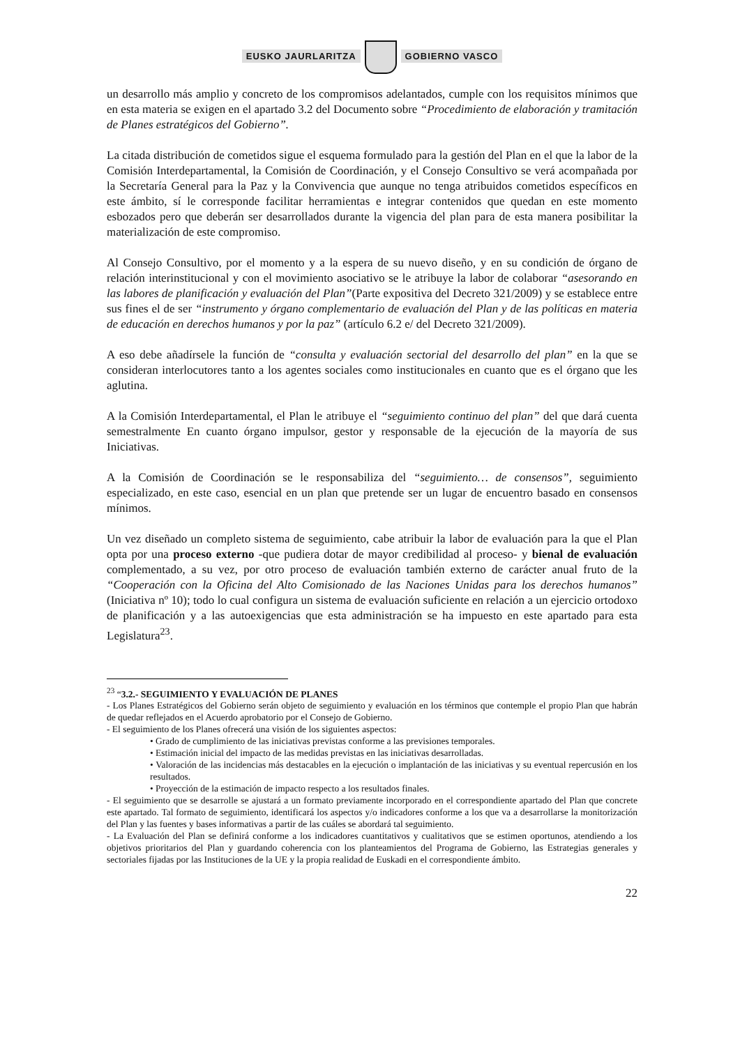EUSKO JAURLARITZA GOBIERNO VASCO
un desarrollo más amplio y concreto de los compromisos adelantados, cumple con los requisitos mínimos que en esta materia se exigen en el apartado 3.2 del Documento sobre “Procedimiento de elaboración y tramitación de Planes estratégicos del Gobierno”.
La citada distribución de cometidos sigue el esquema formulado para la gestión del Plan en el que la labor de la Comisión Interdepartamental, la Comisión de Coordinación, y el Consejo Consultivo se verá acompañada por la Secretaría General para la Paz y la Convivencia que aunque no tenga atribuidos cometidos específicos en este ámbito, sí le corresponde facilitar herramientas e integrar contenidos que quedan en este momento esbozados pero que deberán ser desarrollados durante la vigencia del plan para de esta manera posibilitar la materialización de este compromiso.
Al Consejo Consultivo, por el momento y a la espera de su nuevo diseño, y en su condición de órgano de relación interinstitucional y con el movimiento asociativo se le atribuye la labor de colaborar “asesorando en las labores de planificación y evaluación del Plan”(Parte expositiva del Decreto 321/2009) y se establece entre sus fines el de ser “instrumento y órgano complementario de evaluación del Plan y de las políticas en materia de educación en derechos humanos y por la paz” (artículo 6.2 e/ del Decreto 321/2009).
A eso debe añadírsele la función de “consulta y evaluación sectorial del desarrollo del plan” en la que se consideran interlocutores tanto a los agentes sociales como institucionales en cuanto que es el órgano que les aglutina.
A la Comisión Interdepartamental, el Plan le atribuye el “seguimiento continuo del plan” del que dará cuenta semestralmente En cuanto órgano impulsor, gestor y responsable de la ejecución de la mayoría de sus Iniciativas.
A la Comisión de Coordinación se le responsabiliza del “seguimiento… de consensos”, seguimiento especializado, en este caso, esencial en un plan que pretende ser un lugar de encuentro basado en consensos mínimos.
Un vez diseñado un completo sistema de seguimiento, cabe atribuir la labor de evaluación para la que el Plan opta por una proceso externo -que pudiera dotar de mayor credibilidad al proceso- y bienal de evaluación complementado, a su vez, por otro proceso de evaluación también externo de carácter anual fruto de la “Cooperación con la Oficina del Alto Comisionado de las Naciones Unidas para los derechos humanos” (Iniciativa nº 10); todo lo cual configura un sistema de evaluación suficiente en relación a un ejercicio ortodoxo de planificación y a las autoexigencias que esta administración se ha impuesto en este apartado para esta Legislatura<sup>23</sup>.
<sup>23</sup> “3.2.- SEGUIMIENTO Y EVALUACIÓN DE PLANES
- Los Planes Estratégicos del Gobierno serán objeto de seguimiento y evaluación en los términos que contemple el propio Plan que habrán de quedar reflejados en el Acuerdo aprobatorio por el Consejo de Gobierno.
- El seguimiento de los Planes ofrecerá una visión de los siguientes aspectos:
• Grado de cumplimiento de las iniciativas previstas conforme a las previsiones temporales.
• Estimación inicial del impacto de las medidas previstas en las iniciativas desarrolladas.
• Valoración de las incidencias más destacables en la ejecución o implantación de las iniciativas y su eventual repercusión en los resultados.
• Proyección de la estimación de impacto respecto a los resultados finales.
- El seguimiento que se desarrolle se ajustará a un formato previamente incorporado en el correspondiente apartado del Plan que concrete este apartado. Tal formato de seguimiento, identificará los aspectos y/o indicadores conforme a los que va a desarrollarse la monitorización del Plan y las fuentes y bases informativas a partir de las cuáles se abordará tal seguimiento.
- La Evaluación del Plan se definirá conforme a los indicadores cuantitativos y cualitativos que se estimen oportunos, atendiendo a los objetivos prioritarios del Plan y guardando coherencia con los planteamientos del Programa de Gobierno, las Estrategias generales y sectoriales fijadas por las Instituciones de la UE y la propia realidad de Euskadi en el correspondiente ámbito.
22